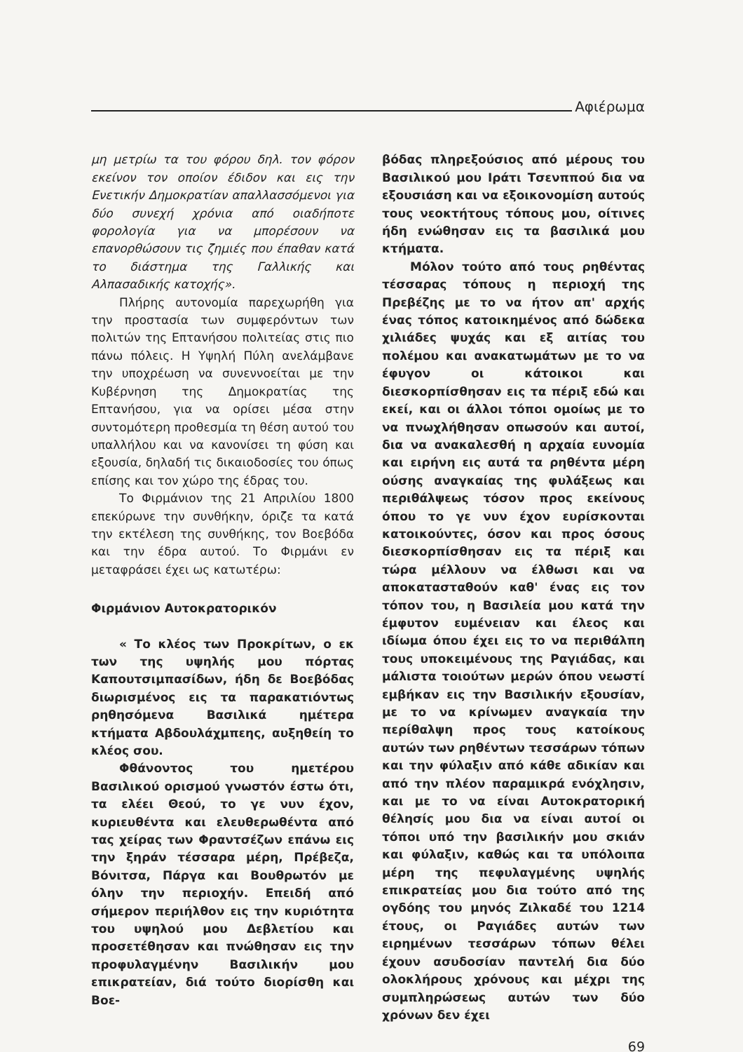Αφιέρωμα
μη μετρίω τα του φόρου δηλ. τον φόρον εκείνον τον οποίον έδιδον και εις την Ενετικήν Δημοκρατίαν απαλλασσόμενοι για δύο συνεχή χρόνια από οιαδήποτε φορολογία για να μπορέσουν να επανορθώσουν τις ζημιές που έπαθαν κατά το διάστημα της Γαλλικής και Αλπασαδικής κατοχής».
Πλήρης αυτονομία παρεχωρήθη για την προστασία των συμφερόντων των πολιτών της Επτανήσου πολιτείας στις πιο πάνω πόλεις. Η Υψηλή Πύλη ανελάμβανε την υποχρέωση να συνεννοείται με την Κυβέρνηση της Δημοκρατίας της Επτανήσου, για να ορίσει μέσα στην συντομότερη προθεσμία τη θέση αυτού του υπαλλήλου και να κανονίσει τη φύση και εξουσία, δηλαδή τις δικαιοδοσίες του όπως επίσης και τον χώρο της έδρας του.
Το Φιρμάνιον της 21 Απριλίου 1800 επεκύρωνε την συνθήκην, όριζε τα κατά την εκτέλεση της συνθήκης, τον Βοεβόδα και την έδρα αυτού. Το Φιρμάνι εν μεταφράσει έχει ως κατωτέρω:
Φιρμάνιον Αυτοκρατορικόν
« Το κλέος των Προκρίτων, ο εκ των της υψηλής μου πόρτας Καπουτσιμπασίδων, ήδη δε Βοεβόδας διωρισμένος εις τα παρακατιόντως ρηθησόμενα Βασιλικά ημέτερα κτήματα Αβδουλάχμπεης, αυξηθείη το κλέος σου.
Φθάνοντος του ημετέρου Βασιλικού ορισμού γνωστόν έστω ότι, τα ελέει Θεού, το γε νυν έχον, κυριευθέντα και ελευθερωθέντα από τας χείρας των Φραντσέζων επάνω εις την ξηράν τέσσαρα μέρη, Πρέβεζα, Βόνιτσα, Πάργα και Βουθρωτόν με όλην την περιοχήν. Επειδή από σήμερον περιήλθον εις την κυριότητα του υψηλού μου Δεβλετίου και προσετέθησαν και πνώθησαν εις την προφυλαγμένην Βασιλικήν μου επικρατείαν, διά τούτο διορίσθη και Βοε-
βόδας πληρεξούσιος από μέρους του Βασιλικού μου Ιράτι Τσενππού δια να εξουσιάση και να εξοικονομίση αυτούς τους νεοκτήτους τόπους μου, οίτινες ήδη ενώθησαν εις τα βασιλικά μου κτήματα.
Μόλον τούτο από τους ρηθέντας τέσσαρας τόπους η περιοχή της Πρεβέζης με το να ήτον απ' αρχής ένας τόπος κατοικημένος από δώδεκα χιλιάδες ψυχάς και εξ αιτίας του πολέμου και ανακατωμάτων με το να έφυγον οι κάτοικοι και διεσκορπίσθησαν εις τα πέριξ εδώ και εκεί, και οι άλλοι τόποι ομοίως με το να πνωχλήθησαν οπωσούν και αυτοί, δια να ανακαλεσθή η αρχαία ευνομία και ειρήνη εις αυτά τα ρηθέντα μέρη ούσης αναγκαίας της φυλάξεως και περιθάλψεως τόσον προς εκείνους όπου το γε νυν έχον ευρίσκονται κατοικούντες, όσον και προς όσους διεσκορπίσθησαν εις τα πέριξ και τώρα μέλλουν να έλθωσι και να αποκατασταθούν καθ' ένας εις τον τόπον του, η Βασιλεία μου κατά την έμφυτον ευμένειαν και έλεος και ιδίωμα όπου έχει εις το να περιθάλπη τους υποκειμένους της Ραγιάδας, και μάλιστα τοιούτων μερών όπου νεωστί εμβήκαν εις την Βασιλικήν εξουσίαν, με το να κρίνωμεν αναγκαία την περίθαλψη προς τους κατοίκους αυτών των ρηθέντων τεσσάρων τόπων και την φύλαξιν από κάθε αδικίαν και από την πλέον παραμικρά ενόχλησιν, και με το να είναι Αυτοκρατορική θέλησίς μου δια να είναι αυτοί οι τόποι υπό την βασιλικήν μου σκιάν και φύλαξιν, καθώς και τα υπόλοιπα μέρη της πεφυλαγμένης υψηλής επικρατείας μου δια τούτο από της ογδόης του μηνός Ζιλκαδέ του 1214 έτους, οι Ραγιάδες αυτών των ειρημένων τεσσάρων τόπων θέλει έχουν ασυδοσίαν παντελή δια δύο ολοκλήρους χρόνους και μέχρι της συμπληρώσεως αυτών των δύο χρόνων δεν έχει
69